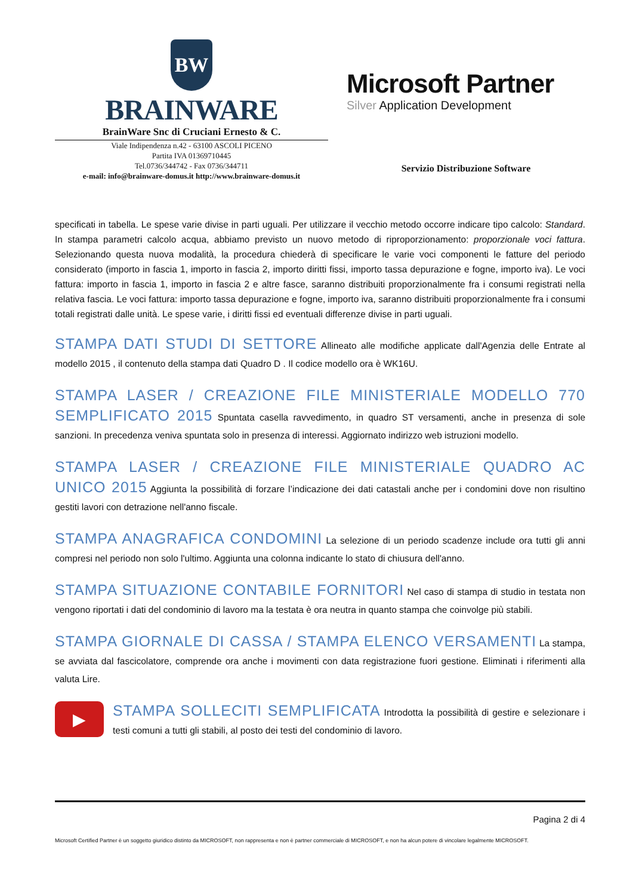BW
BRAINWARE
BrainWare Snc di Cruciani Ernesto & C.
Viale Indipendenza n.42 - 63100 ASCOLI PICENO
Partita IVA 01369710445
Tel.0736/344742 - Fax 0736/344711
e-mail: info@brainware-domus.it http://www.brainware-domus.it
Microsoft Partner
Silver Application Development
Servizio Distribuzione Software
specificati in tabella. Le spese varie divise in parti uguali. Per utilizzare il vecchio metodo occorre indicare tipo calcolo: Standard. In stampa parametri calcolo acqua, abbiamo previsto un nuovo metodo di riproporzionamento: proporzionale voci fattura. Selezionando questa nuova modalità, la procedura chiederà di specificare le varie voci componenti le fatture del periodo considerato (importo in fascia 1, importo in fascia 2, importo diritti fissi, importo tassa depurazione e fogne, importo iva). Le voci fattura: importo in fascia 1, importo in fascia 2 e altre fasce, saranno distribuiti proporzionalmente fra i consumi registrati nella relativa fascia. Le voci fattura: importo tassa depurazione e fogne, importo iva, saranno distribuiti proporzionalmente fra i consumi totali registrati dalle unità. Le spese varie, i diritti fissi ed eventuali differenze divise in parti uguali.
STAMPA DATI STUDI DI SETTORE Allineato alle modifiche applicate dall'Agenzia delle Entrate al modello 2015 , il contenuto della stampa dati Quadro D . Il codice modello ora è WK16U.
STAMPA LASER / CREAZIONE FILE MINISTERIALE MODELLO 770 SEMPLIFICATO 2015 Spuntata casella ravvedimento, in quadro ST versamenti, anche in presenza di sole sanzioni. In precedenza veniva spuntata solo in presenza di interessi. Aggiornato indirizzo web istruzioni modello.
STAMPA LASER / CREAZIONE FILE MINISTERIALE QUADRO AC UNICO 2015 Aggiunta la possibilità di forzare l’indicazione dei dati catastali anche per i condomini dove non risultino gestiti lavori con detrazione nell'anno fiscale.
STAMPA ANAGRAFICA CONDOMINI La selezione di un periodo scadenze include ora tutti gli anni compresi nel periodo non solo l'ultimo. Aggiunta una colonna indicante lo stato di chiusura dell'anno.
STAMPA SITUAZIONE CONTABILE FORNITORI Nel caso di stampa di studio in testata non vengono riportati i dati del condominio di lavoro ma la testata è ora neutra in quanto stampa che coinvolge più stabili.
STAMPA GIORNALE DI CASSA / STAMPA ELENCO VERSAMENTI La stampa, se avviata dal fascicolatore, comprende ora anche i movimenti con data registrazione fuori gestione. Eliminati i riferimenti alla valuta Lire.
▶
STAMPA SOLLECITI SEMPLIFICATA Introdotta la possibilità di gestire e selezionare i testi comuni a tutti gli stabili, al posto dei testi del condominio di lavoro.
Pagina 2 di 4
Microsoft Certified Partner è un soggetto giuridico distinto da MICROSOFT, non rappresenta e non è partner commerciale di MICROSOFT, e non ha alcun potere di vincolare legalmente MICROSOFT.